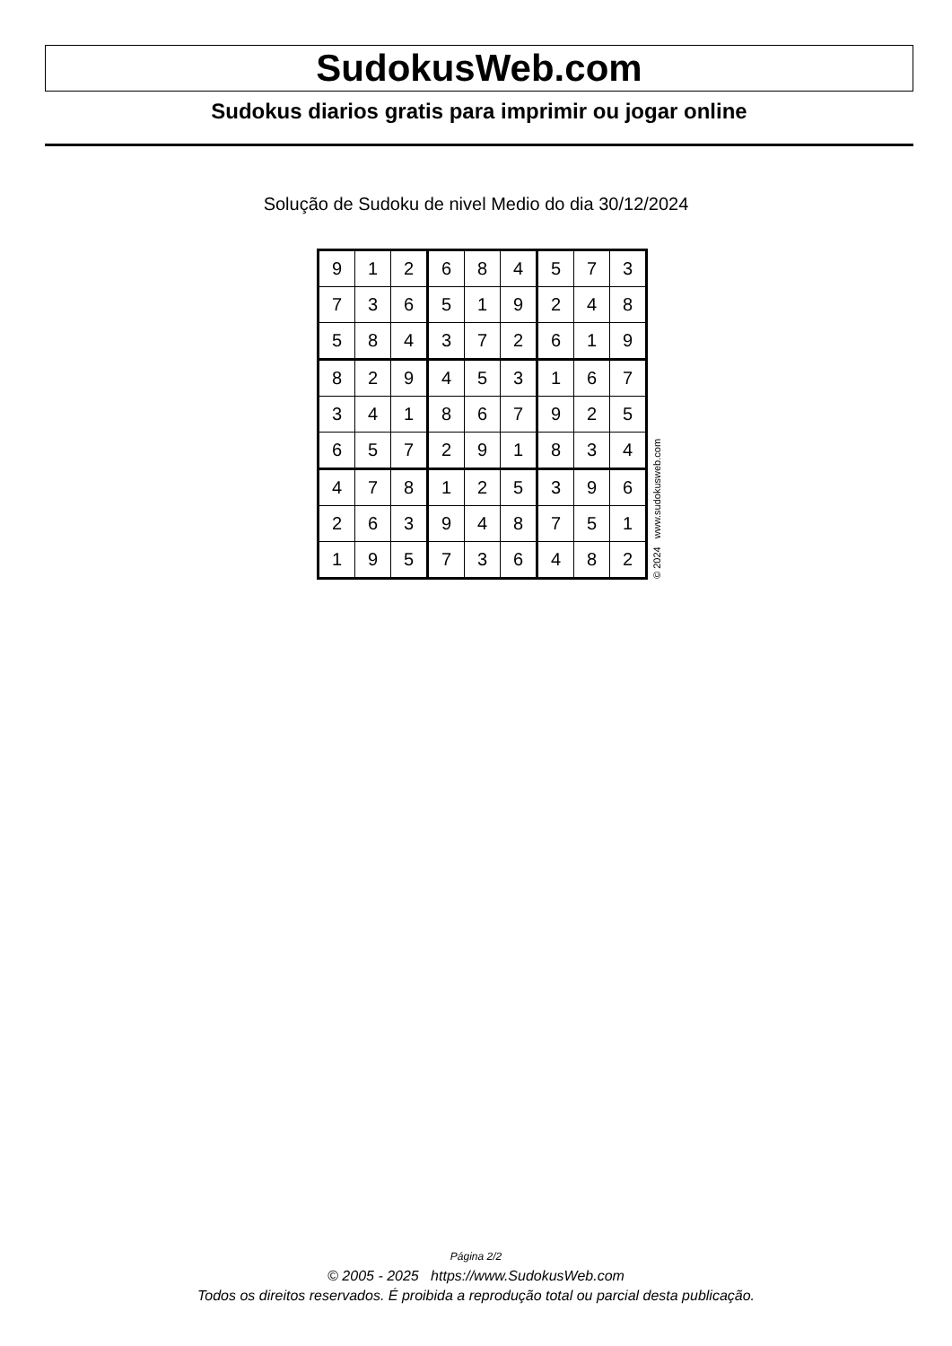SudokusWeb.com
Sudokus diarios gratis para imprimir ou jogar online
Solução de Sudoku de nivel Medio do dia 30/12/2024
| 9 | 1 | 2 | 6 | 8 | 4 | 5 | 7 | 3 |
| 7 | 3 | 6 | 5 | 1 | 9 | 2 | 4 | 8 |
| 5 | 8 | 4 | 3 | 7 | 2 | 6 | 1 | 9 |
| 8 | 2 | 9 | 4 | 5 | 3 | 1 | 6 | 7 |
| 3 | 4 | 1 | 8 | 6 | 7 | 9 | 2 | 5 |
| 6 | 5 | 7 | 2 | 9 | 1 | 8 | 3 | 4 |
| 4 | 7 | 8 | 1 | 2 | 5 | 3 | 9 | 6 |
| 2 | 6 | 3 | 9 | 4 | 8 | 7 | 5 | 1 |
| 1 | 9 | 5 | 7 | 3 | 6 | 4 | 8 | 2 |
© 2024 www.sudokusweb.com
Página 2/2
© 2005 - 2025 https://www.SudokusWeb.com
Todos os direitos reservados. É proibida a reprodução total ou parcial desta publicação.